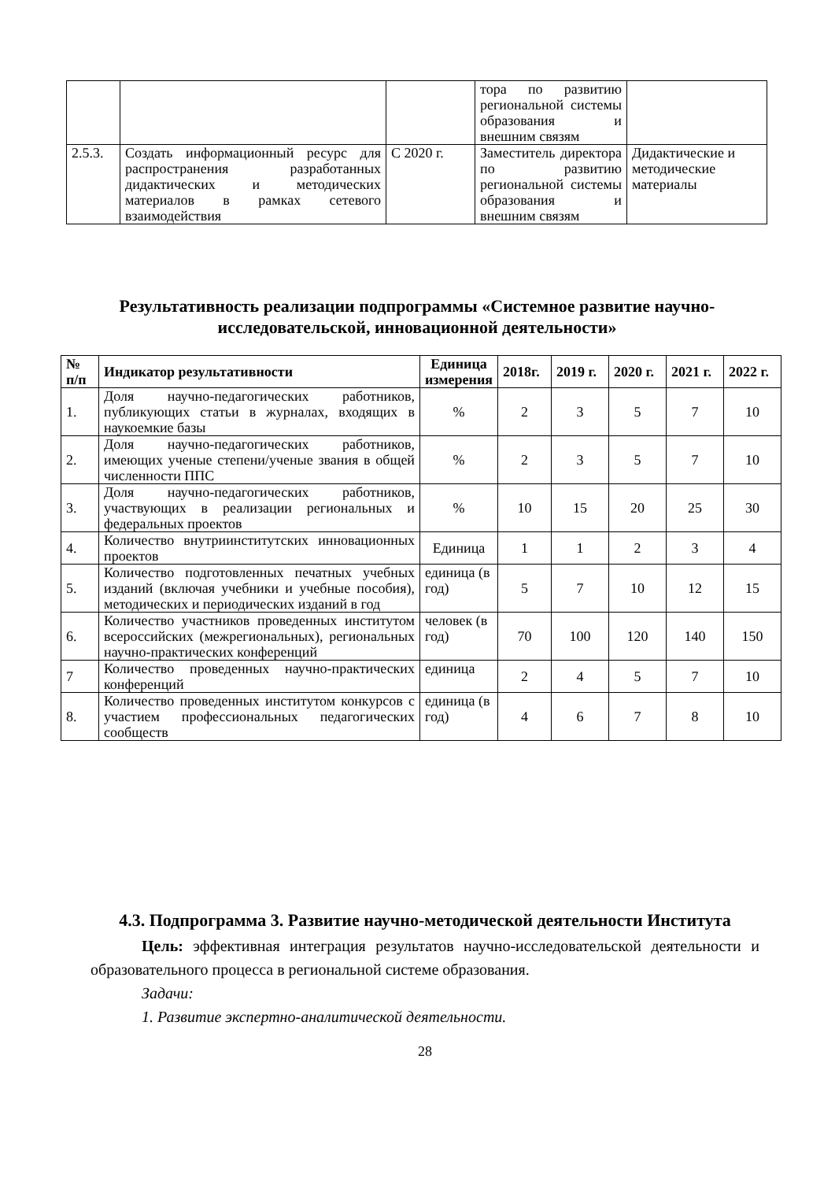| | | | тора по развитию региональной системы образования и внешним связям | |
| 2.5.3. | Создать информационный ресурс для распространения разработанных дидактических и методических материалов в рамках сетевого взаимодействия | С 2020 г. | Заместитель директора по развитию региональной системы образования и внешним связям | Дидактические и методические материалы |
Результативность реализации подпрограммы «Системное развитие научно-исследовательской, инновационной деятельности»
| № п/п | Индикатор результативности | Единица измерения | 2018г. | 2019 г. | 2020 г. | 2021 г. | 2022 г. |
| --- | --- | --- | --- | --- | --- | --- | --- |
| 1. | Доля научно-педагогических работников, публикующих статьи в журналах, входящих в наукоемкие базы | % | 2 | 3 | 5 | 7 | 10 |
| 2. | Доля научно-педагогических работников, имеющих ученые степени/ученые звания в общей численности ППС | % | 2 | 3 | 5 | 7 | 10 |
| 3. | Доля научно-педагогических работников, участвующих в реализации региональных и федеральных проектов | % | 10 | 15 | 20 | 25 | 30 |
| 4. | Количество внутриинститутских инновационных проектов | Единица | 1 | 1 | 2 | 3 | 4 |
| 5. | Количество подготовленных печатных учебных изданий (включая учебники и учебные пособия), методических и периодических изданий в год | единица (в год) | 5 | 7 | 10 | 12 | 15 |
| 6. | Количество участников проведенных институтом всероссийских (межрегиональных), региональных научно-практических конференций | человек (в год) | 70 | 100 | 120 | 140 | 150 |
| 7 | Количество проведенных научно-практических конференций | единица | 2 | 4 | 5 | 7 | 10 |
| 8. | Количество проведенных институтом конкурсов с участием профессиональных педагогических сообществ | единица (в год) | 4 | 6 | 7 | 8 | 10 |
4.3. Подпрограмма 3. Развитие научно-методической деятельности Института
Цель: эффективная интеграция результатов научно-исследовательской деятельности и образовательного процесса в региональной системе образования.
Задачи:
1. Развитие экспертно-аналитической деятельности.
28